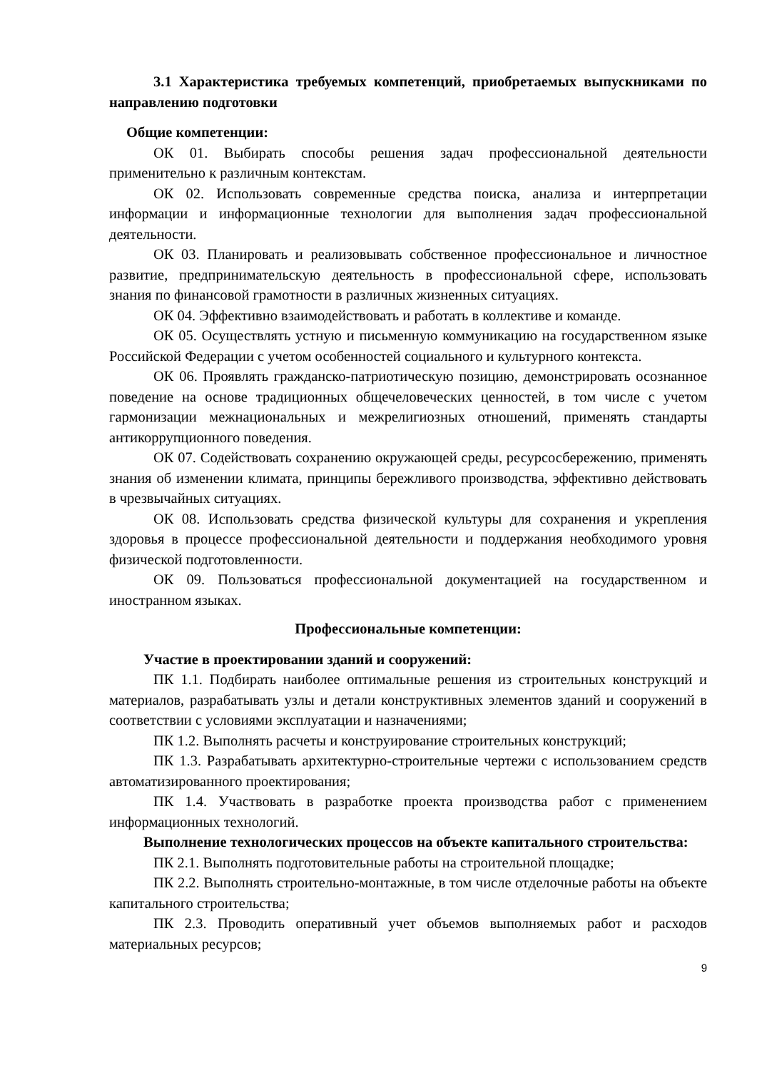3.1 Характеристика требуемых компетенций, приобретаемых выпускниками по направлению подготовки
Общие компетенции:
ОК 01. Выбирать способы решения задач профессиональной деятельности применительно к различным контекстам.
ОК 02. Использовать современные средства поиска, анализа и интерпретации информации и информационные технологии для выполнения задач профессиональной деятельности.
ОК 03. Планировать и реализовывать собственное профессиональное и личностное развитие, предпринимательскую деятельность в профессиональной сфере, использовать знания по финансовой грамотности в различных жизненных ситуациях.
ОК 04. Эффективно взаимодействовать и работать в коллективе и команде.
ОК 05. Осуществлять устную и письменную коммуникацию на государственном языке Российской Федерации с учетом особенностей социального и культурного контекста.
ОК 06. Проявлять гражданско-патриотическую позицию, демонстрировать осознанное поведение на основе традиционных общечеловеческих ценностей, в том числе с учетом гармонизации межнациональных и межрелигиозных отношений, применять стандарты антикоррупционного поведения.
ОК 07. Содействовать сохранению окружающей среды, ресурсосбережению, применять знания об изменении климата, принципы бережливого производства, эффективно действовать в чрезвычайных ситуациях.
ОК 08. Использовать средства физической культуры для сохранения и укрепления здоровья в процессе профессиональной деятельности и поддержания необходимого уровня физической подготовленности.
ОК 09. Пользоваться профессиональной документацией на государственном и иностранном языках.
Профессиональные компетенции:
Участие в проектировании зданий и сооружений:
ПК 1.1. Подбирать наиболее оптимальные решения из строительных конструкций и материалов, разрабатывать узлы и детали конструктивных элементов зданий и сооружений в соответствии с условиями эксплуатации и назначениями;
ПК 1.2. Выполнять расчеты и конструирование строительных конструкций;
ПК 1.3. Разрабатывать архитектурно-строительные чертежи с использованием средств автоматизированного проектирования;
ПК 1.4. Участвовать в разработке проекта производства работ с применением информационных технологий.
Выполнение технологических процессов на объекте капитального строительства:
ПК 2.1. Выполнять подготовительные работы на строительной площадке;
ПК 2.2. Выполнять строительно-монтажные, в том числе отделочные работы на объекте капитального строительства;
ПК 2.3. Проводить оперативный учет объемов выполняемых работ и расходов материальных ресурсов;
9